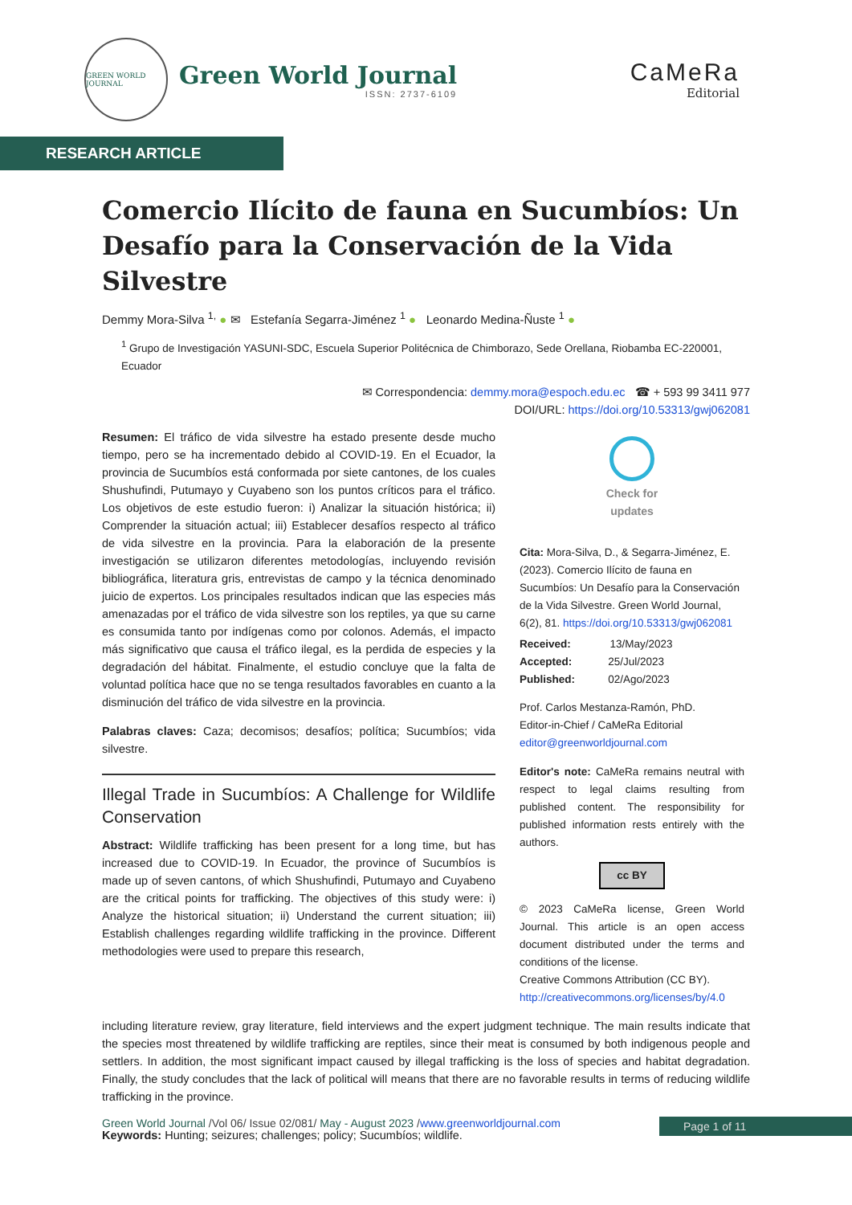GREEN WORLD JOURNAL
Green World Journal
ISSN: 2737-6109
CaMeRa
Editorial
RESEARCH ARTICLE
Comercio Ilícito de fauna en Sucumbíos: Un Desafío para la Conservación de la Vida Silvestre
Demmy Mora-Silva <sup>1,</sup> ● ✉ Estefanía Segarra-Jiménez <sup>1</sup> ● Leonardo Medina-Ñuste <sup>1</sup> ●
<sup>1</sup> Grupo de Investigación YASUNI-SDC, Escuela Superior Politécnica de Chimborazo, Sede Orellana, Riobamba EC-220001, Ecuador
✉ Correspondencia: demmy.mora@espoch.edu.ec ☎ + 593 99 3411 977
DOI/URL: https://doi.org/10.53313/gwj062081
Resumen: El tráfico de vida silvestre ha estado presente desde mucho tiempo, pero se ha incrementado debido al COVID-19. En el Ecuador, la provincia de Sucumbíos está conformada por siete cantones, de los cuales Shushufindi, Putumayo y Cuyabeno son los puntos críticos para el tráfico. Los objetivos de este estudio fueron: i) Analizar la situación histórica; ii) Comprender la situación actual; iii) Establecer desafíos respecto al tráfico de vida silvestre en la provincia. Para la elaboración de la presente investigación se utilizaron diferentes metodologías, incluyendo revisión bibliográfica, literatura gris, entrevistas de campo y la técnica denominado juicio de expertos. Los principales resultados indican que las especies más amenazadas por el tráfico de vida silvestre son los reptiles, ya que su carne es consumida tanto por indígenas como por colonos. Además, el impacto más significativo que causa el tráfico ilegal, es la perdida de especies y la degradación del hábitat. Finalmente, el estudio concluye que la falta de voluntad política hace que no se tenga resultados favorables en cuanto a la disminución del tráfico de vida silvestre en la provincia.
Palabras claves: Caza; decomisos; desafíos; política; Sucumbíos; vida silvestre.
Illegal Trade in Sucumbíos: A Challenge for Wildlife Conservation
Abstract: Wildlife trafficking has been present for a long time, but has increased due to COVID-19. In Ecuador, the province of Sucumbíos is made up of seven cantons, of which Shushufindi, Putumayo and Cuyabeno are the critical points for trafficking. The objectives of this study were: i) Analyze the historical situation; ii) Understand the current situation; iii) Establish challenges regarding wildlife trafficking in the province. Different methodologies were used to prepare this research,
Check for
updates
Cita: Mora-Silva, D., & Segarra-Jiménez, E. (2023). Comercio Ilícito de fauna en Sucumbíos: Un Desafío para la Conservación de la Vida Silvestre. Green World Journal, 6(2), 81. https://doi.org/10.53313/gwj062081
Received: 13/May/2023
Accepted: 25/Jul/2023
Published: 02/Ago/2023
Prof. Carlos Mestanza-Ramón, PhD.
Editor-in-Chief / CaMeRa Editorial
editor@greenworldjournal.com
Editor's note: CaMeRa remains neutral with respect to legal claims resulting from published content. The responsibility for published information rests entirely with the authors.
cc BY
© 2023 CaMeRa license, Green World Journal. This article is an open access document distributed under the terms and conditions of the license.
Creative Commons Attribution (CC BY).
http://creativecommons.org/licenses/by/4.0
including literature review, gray literature, field interviews and the expert judgment technique. The main results indicate that the species most threatened by wildlife trafficking are reptiles, since their meat is consumed by both indigenous people and settlers. In addition, the most significant impact caused by illegal trafficking is the loss of species and habitat degradation. Finally, the study concludes that the lack of political will means that there are no favorable results in terms of reducing wildlife trafficking in the province.
Keywords: Hunting; seizures; challenges; policy; Sucumbíos; wildlife.
Green World Journal /Vol 06/ Issue 02/081/ May - August 2023 /www.greenworldjournal.com Page 1 of 11